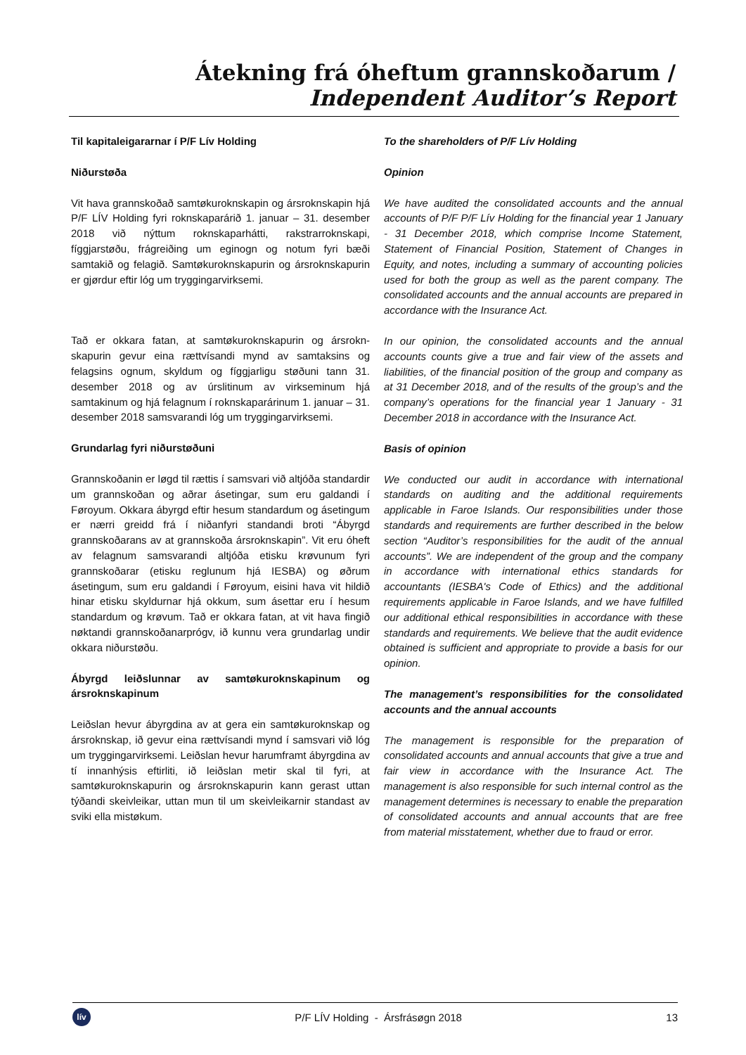Átekning frá óheftum grannskoðarum /
Independent Auditor’s Report
Til kapitaleigararnar í P/F Lív Holding
Niðurstøða
Vit hava grannskoðað samtøkuroknskapin og ársrokn­skapin hjá P/F LÍV Holding fyri roknskaparárið 1. januar – 31. desember 2018 við nýttum roknskaparhátti, rakstrarroknskapi, fíggjarstøðu, frágreiðing um eginogn og notum fyri bæði samtakið og felagið. Samtøku­roknskapurin og ársroknskapurin er gjørdur eftir lóg um tryggingarvirksemi.
Tað er okkara fatan, at samtøkuroknskapurin og ársrokn­skapurin gevur eina rættvísandi mynd av samtaksins og felagsins ognum, skyldum og fíggjarligu støðuni tann 31. desember 2018 og av úrslitinum av virkseminum hjá samtakinum og hjá felagnum í roknskaparárinum 1. januar – 31. desember 2018 samsvarandi lóg um tryggingarvirksemi.
Grundarlag fyri niðurstøðuni
Grannskoðanin er løgd til rættis í samsvari við altjóða standardir um grannskoðan og aðrar ásetingar, sum eru galdandi í Føroyum. Okkara ábyrgd eftir hesum standardum og ásetingum er nærri greidd frá í niðanfyri standandi broti “Ábyrgd grannskoðarans av at grannskoða ársroknskapin”. Vit eru óheft av felagnum samsvarandi altjóða etisku krøvunum fyri grannskoðarar (etisku reglunum hjá IESBA) og øðrum ásetingum, sum eru galdandi í Føroyum, eisini hava vit hildið hinar etisku skyldurnar hjá okkum, sum ásettar eru í hesum standardum og krøvum. Tað er okkara fatan, at vit hava fingið nøktandi grannskoðanarprógv, ið kunnu vera grundarlag undir okkara niðurstøðu.
Ábyrgd leiðslunnar av samtøkuroknskapinum og ársroknskapinum
Leiðslan hevur ábyrgdina av at gera ein samtøkuroknskap og ársroknskap, ið gevur eina rættvísandi mynd í samsvari við lóg um tryggingarvirksemi. Leiðslan hevur harumframt ábyrgdina av tí innanhýsis eftirliti, ið leiðslan metir skal til fyri, at samtøkuroknskapurin og ársroknskapurin kann gerast uttan týðandi skeivleikar, uttan mun til um skeivleikarnir standast av sviki ella mistøkum.
To the shareholders of P/F Lív Holding
Opinion
We have audited the consolidated accounts and the annual accounts of P/F P/F Lív Holding for the financial year 1 January - 31 December 2018, which comprise Income Statement, Statement of Financial Position, Statement of Changes in Equity, and notes, including a summary of accounting policies used for both the group as well as the parent company. The consolidated accounts and the annual accounts are prepared in accordance with the Insurance Act.
In our opinion, the consolidated accounts and the annual accounts counts give a true and fair view of the assets and liabilities, of the financial position of the group and company as at 31 December 2018, and of the results of the group’s and the company’s operations for the financial year 1 January - 31 December 2018 in accordance with the Insurance Act.
Basis of opinion
We conducted our audit in accordance with international standards on auditing and the additional requirements applicable in Faroe Islands. Our responsibilities under those standards and requirements are further described in the below section “Auditor’s responsibilities for the audit of the annual accounts”. We are independent of the group and the company in accordance with international ethics standards for accountants (IESBA's Code of Ethics) and the additional requirements applicable in Faroe Islands, and we have fulfilled our additional ethical responsibilities in accordance with these standards and requirements. We believe that the audit evidence obtained is sufficient and appropriate to provide a basis for our opinion.
The management’s responsibilities for the consolidated accounts and the annual accounts
The management is responsible for the preparation of consolidated accounts and annual accounts that give a true and fair view in accordance with the Insurance Act. The management is also responsible for such internal control as the management determines is necessary to enable the preparation of consolidated accounts and annual accounts that are free from material misstatement, whether due to fraud or error.
lív
P/F LÍV Holding - Ársfrásøgn 2018
13